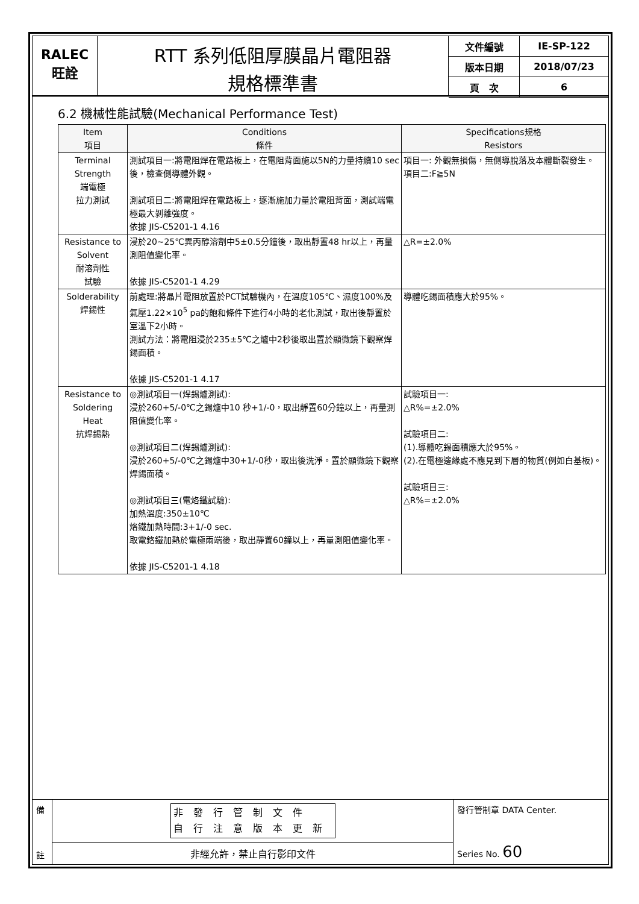RALEC
旺詮
RTT 系列低阻厚膜晶片電阻器
規格標準書
| 文件編號 | IE-SP-122 |
| 版本日期 | 2018/07/23 |
| 頁 次 | 6 |
6.2 機械性能試驗(Mechanical Performance Test)
| Item 項目 | Conditions 條件 | Specifications規格 Resistors |
| --- | --- | --- |
| Terminal Strength 端電極 拉力測試 | 測試項目一:將電阻焊在電路板上，在電阻背面施以5N的力量持續10 sec後，檢查側導體外觀。 測試項目二:將電阻焊在電路板上，逐漸施加力量於電阻背面，測試端電極最大剝離強度。 依據 JIS-C5201-1 4.16 | 項目一: 外觀無損傷，無側導脫落及本體斷裂發生。 項目二:F≧5N |
| Resistance to Solvent 耐溶劑性 試驗 | 浸於20~25℃異丙醇溶劑中5±0.5分鐘後，取出靜置48 hr以上，再量測阻值變化率。 依據 JIS-C5201-1 4.29 | △R=±2.0% |
| Solderability 焊錫性 | 前處理:將晶片電阻放置於PCT試驗機內，在溫度105℃、濕度100%及氣壓1.22×10<sup>5</sup> pa的飽和條件下進行4小時的老化測試，取出後靜置於室溫下2小時。 測試方法：將電阻浸於235±5℃之爐中2秒後取出置於顯微鏡下觀察焊錫面積。 依據 JIS-C5201-1 4.17 | 導體吃錫面積應大於95%。 |
| Resistance to Soldering Heat 抗焊錫熱 | ◎測試項目一(焊錫爐測試): 浸於260+5/-0℃之錫爐中10 秒+1/-0，取出靜置60分鐘以上，再量測阻值變化率。 ◎測試項目二(焊錫爐測試): 浸於260+5/-0℃之錫爐中30+1/-0秒，取出後洗淨。置於顯微鏡下觀察焊錫面積。 ◎測試項目三(電烙鐵試驗): 加熱溫度:350±10℃ 烙鐵加熱時間:3+1/-0 sec. 取電鉻鐵加熱於電極兩端後，取出靜置60鐘以上，再量測阻值變化率。 依據 JIS-C5201-1 4.18 | 試驗項目一: △R%=±2.0% 試驗項目二: (1).導體吃錫面積應大於95%。 (2).在電極邊緣處不應見到下層的物質(例如白基板)。 試驗項目三: △R%=±2.0% |
備
註
非發行管制文件
自行注意版本更新
非經允許，禁止自行影印文件
發行管制章 DATA Center.
Series No. 60